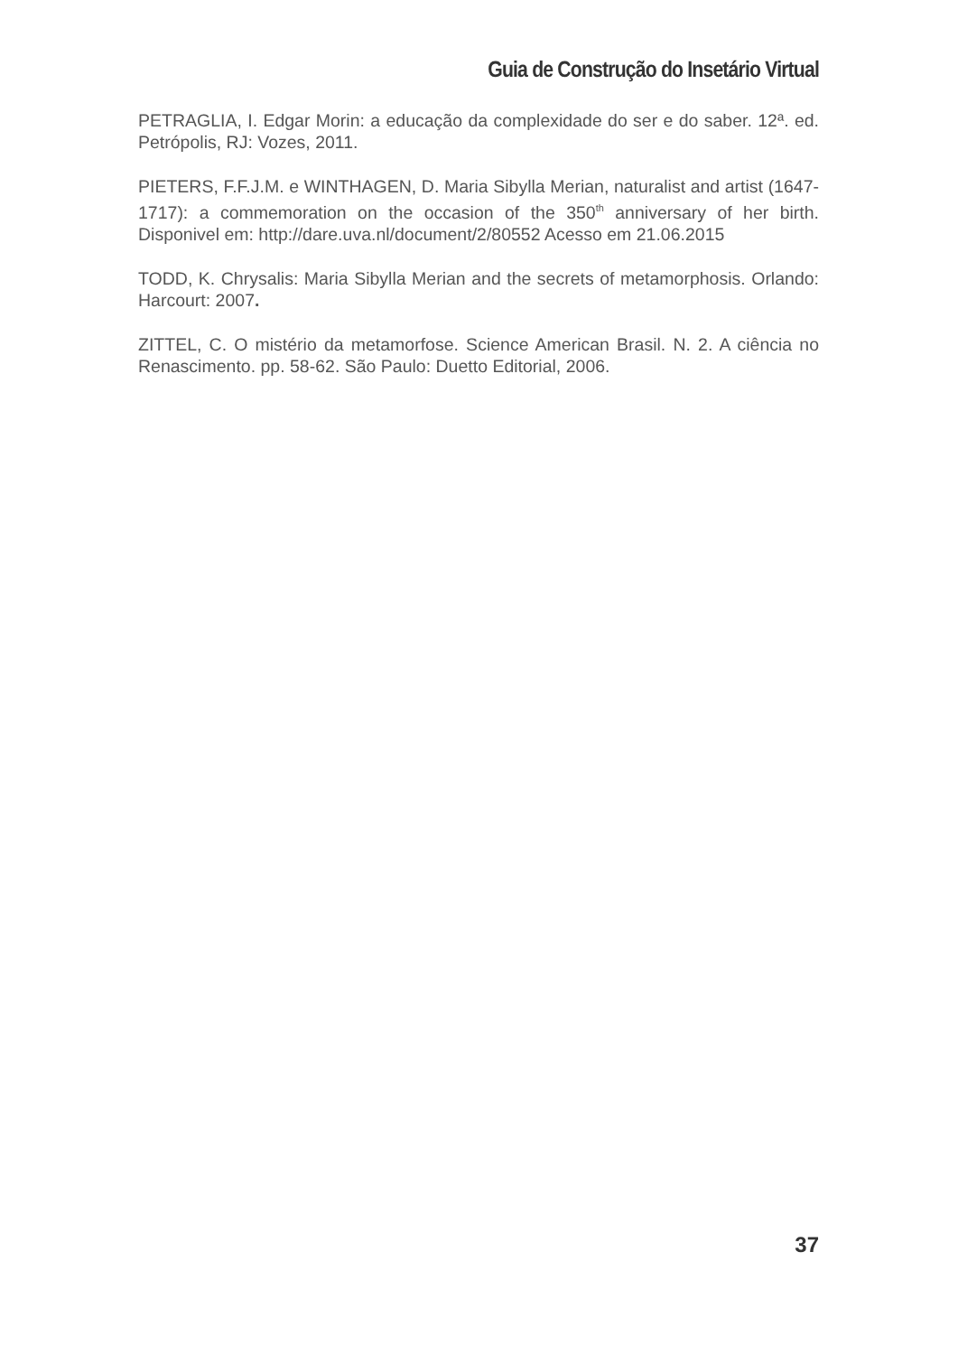Guia de Construção do Insetário Virtual
PETRAGLIA, I. Edgar Morin: a educação da complexidade do ser e do saber. 12ª. ed. Petrópolis, RJ: Vozes, 2011.
PIETERS, F.F.J.M. e WINTHAGEN, D. Maria Sibylla Merian, naturalist and artist (1647-1717): a commemoration on the occasion of the 350<sup>th</sup> anniversary of her birth. Disponivel em: http://dare.uva.nl/document/2/80552 Acesso em 21.06.2015
TODD, K. Chrysalis: Maria Sibylla Merian and the secrets of metamorphosis. Orlando: Harcourt: 2007.
ZITTEL, C. O mistério da metamorfose. Science American Brasil. N. 2. A ciência no Renascimento. pp. 58-62. São Paulo: Duetto Editorial, 2006.
37